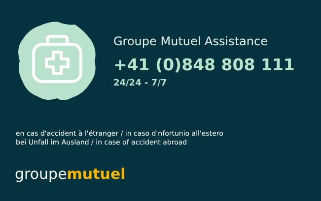Groupe Mutuel Assistance
+41 (0)848 808 111
24/24 - 7/7
en cas d'accident à l'étranger / in caso d'nfortunio all'estero
bei Unfall im Ausland / in case of accident abroad
groupemutuel